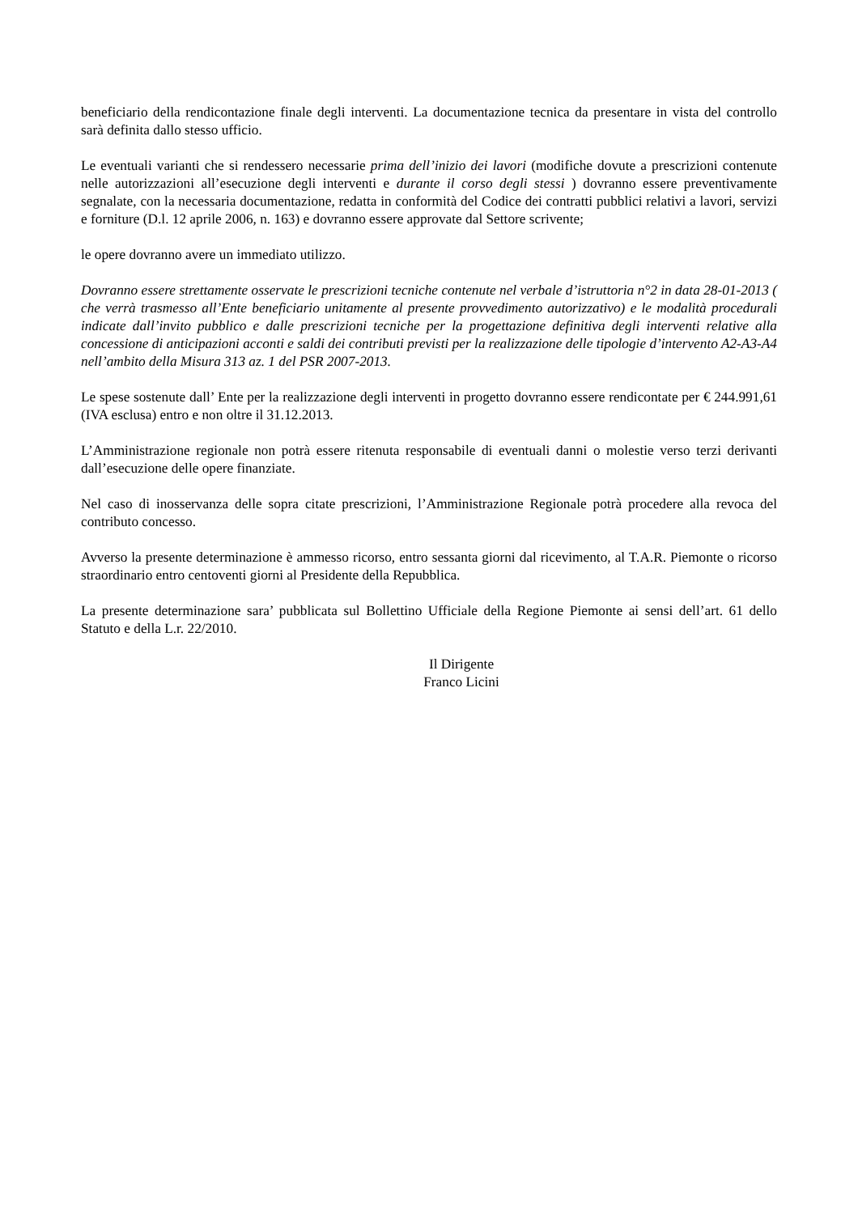beneficiario della rendicontazione finale degli interventi. La documentazione tecnica da presentare in vista del controllo sarà definita dallo stesso ufficio.
Le eventuali varianti che si rendessero necessarie prima dell’inizio dei lavori (modifiche dovute a prescrizioni contenute nelle autorizzazioni all’esecuzione degli interventi e durante il corso degli stessi ) dovranno essere preventivamente segnalate, con la necessaria documentazione, redatta in conformità del Codice dei contratti pubblici relativi a lavori, servizi e forniture (D.l. 12 aprile 2006, n. 163) e dovranno essere approvate dal Settore scrivente;
le opere dovranno avere un immediato utilizzo.
Dovranno essere strettamente osservate le prescrizioni tecniche contenute nel verbale d’istruttoria n°2 in data 28-01-2013 ( che verrà trasmesso all’Ente beneficiario unitamente al presente provvedimento autorizzativo) e le modalità procedurali indicate dall’invito pubblico e dalle prescrizioni tecniche per la progettazione definitiva degli interventi relative alla concessione di anticipazioni acconti e saldi dei contributi previsti per la realizzazione delle tipologie d’intervento A2-A3-A4 nell’ambito della Misura 313 az. 1 del PSR 2007-2013.
Le spese sostenute dall’ Ente per la realizzazione degli interventi in progetto dovranno essere rendicontate per € 244.991,61 (IVA esclusa) entro e non oltre il 31.12.2013.
L’Amministrazione regionale non potrà essere ritenuta responsabile di eventuali danni o molestie verso terzi derivanti dall’esecuzione delle opere finanziate.
Nel caso di inosservanza delle sopra citate prescrizioni, l’Amministrazione Regionale potrà procedere alla revoca del contributo concesso.
Avverso la presente determinazione è ammesso ricorso, entro sessanta giorni dal ricevimento, al T.A.R. Piemonte o ricorso straordinario entro centoventi giorni al Presidente della Repubblica.
La presente determinazione sara’ pubblicata sul Bollettino Ufficiale della Regione Piemonte ai sensi dell’art. 61 dello Statuto e della L.r. 22/2010.
Il Dirigente
Franco Licini